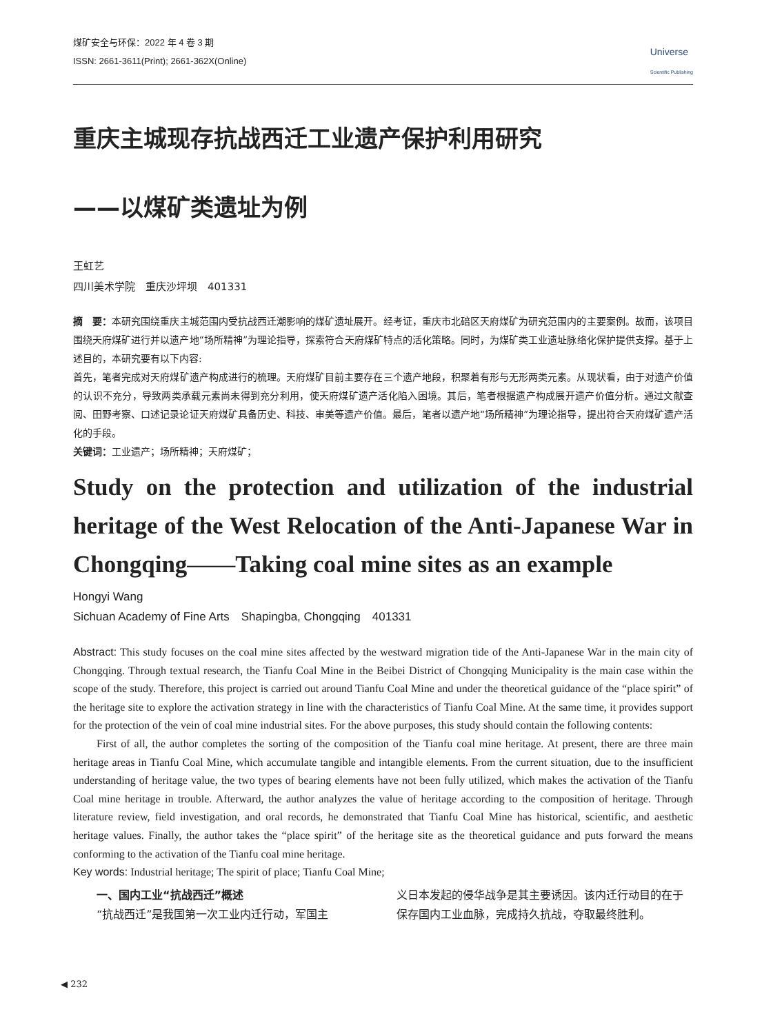煤矿安全与环保：2022 年 4 卷 3 期
ISSN: 2661-3611(Print); 2661-362X(Online)
Universe
Scientific Publishing
重庆主城现存抗战西迁工业遗产保护利用研究
——以煤矿类遗址为例
王虹艺
四川美术学院　重庆沙坪坝　401331
摘　要：本研究围绕重庆主城范围内受抗战西迁潮影响的煤矿遗址展开。经考证，重庆市北碚区天府煤矿为研究范围内的主要案例。故而，该项目围绕天府煤矿进行并以遗产地“场所精神”为理论指导，探索符合天府煤矿特点的活化策略。同时，为煤矿类工业遗址脉络化保护提供支撑。基于上述目的，本研究要有以下内容:
首先，笔者完成对天府煤矿遗产构成进行的梳理。天府煤矿目前主要存在三个遗产地段，积聚着有形与无形两类元素。从现状看，由于对遗产价值的认识不充分，导致两类承载元素尚未得到充分利用，使天府煤矿遗产活化陷入困境。其后，笔者根据遗产构成展开遗产价值分析。通过文献查阅、田野考察、口述记录论证天府煤矿具备历史、科技、审美等遗产价值。最后，笔者以遗产地“场所精神”为理论指导，提出符合天府煤矿遗产活化的手段。
关键词：工业遗产；场所精神；天府煤矿；
Study on the protection and utilization of the industrial heritage of the West Relocation of the Anti-Japanese War in Chongqing——Taking coal mine sites as an example
Hongyi Wang
Sichuan Academy of Fine Arts　Shapingba, Chongqing　401331
Abstract: This study focuses on the coal mine sites affected by the westward migration tide of the Anti-Japanese War in the main city of Chongqing. Through textual research, the Tianfu Coal Mine in the Beibei District of Chongqing Municipality is the main case within the scope of the study. Therefore, this project is carried out around Tianfu Coal Mine and under the theoretical guidance of the “place spirit” of the heritage site to explore the activation strategy in line with the characteristics of Tianfu Coal Mine. At the same time, it provides support for the protection of the vein of coal mine industrial sites. For the above purposes, this study should contain the following contents:
First of all, the author completes the sorting of the composition of the Tianfu coal mine heritage. At present, there are three main heritage areas in Tianfu Coal Mine, which accumulate tangible and intangible elements. From the current situation, due to the insufficient understanding of heritage value, the two types of bearing elements have not been fully utilized, which makes the activation of the Tianfu Coal mine heritage in trouble. Afterward, the author analyzes the value of heritage according to the composition of heritage. Through literature review, field investigation, and oral records, he demonstrated that Tianfu Coal Mine has historical, scientific, and aesthetic heritage values. Finally, the author takes the “place spirit” of the heritage site as the theoretical guidance and puts forward the means conforming to the activation of the Tianfu coal mine heritage.
Key words: Industrial heritage; The spirit of place; Tianfu Coal Mine;
一、国内工业“抗战西迁”概述
“抗战西迁”是我国第一次工业内迁行动，军国主
义日本发起的侵华战争是其主要诱因。该内迁行动目的在于保存国内工业血脉，完成持久抗战，夺取最终胜利。
◀ 232